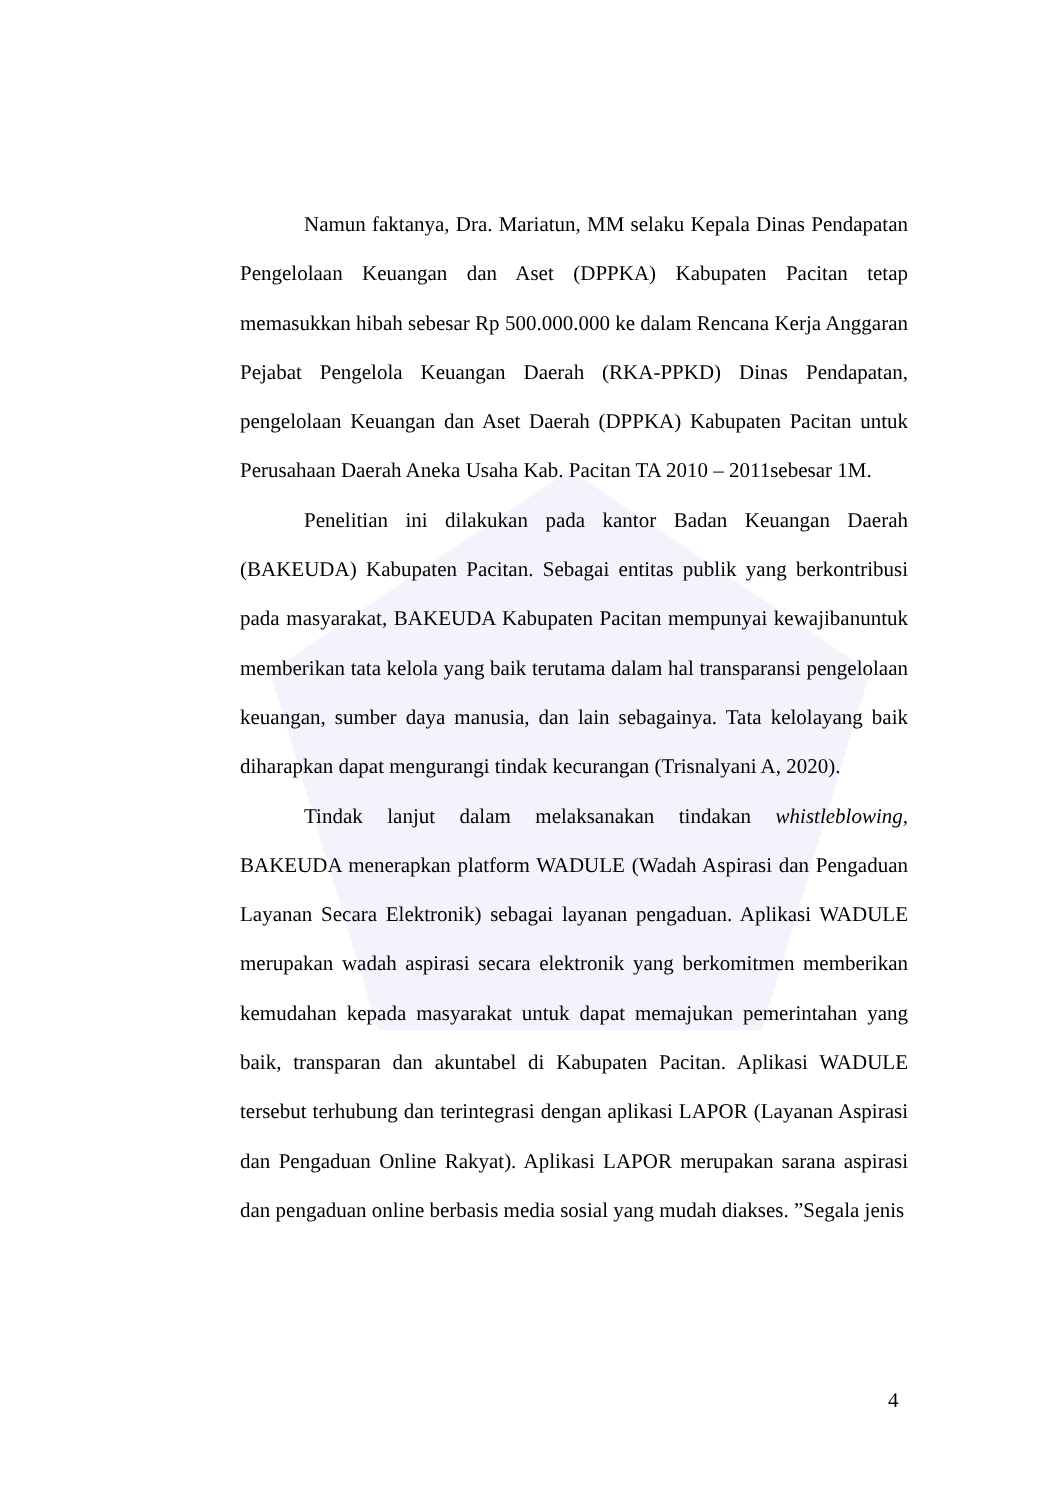Namun faktanya, Dra. Mariatun, MM selaku Kepala Dinas Pendapatan Pengelolaan Keuangan dan Aset (DPPKA) Kabupaten Pacitan tetap memasukkan hibah sebesar Rp 500.000.000 ke dalam Rencana Kerja Anggaran Pejabat Pengelola Keuangan Daerah (RKA-PPKD) Dinas Pendapatan, pengelolaan Keuangan dan Aset Daerah (DPPKA) Kabupaten Pacitan untuk Perusahaan Daerah Aneka Usaha Kab. Pacitan TA 2010 – 2011sebesar 1M.
Penelitian ini dilakukan pada kantor Badan Keuangan Daerah (BAKEUDA) Kabupaten Pacitan. Sebagai entitas publik yang berkontribusi pada masyarakat, BAKEUDA Kabupaten Pacitan mempunyai kewajibanuntuk memberikan tata kelola yang baik terutama dalam hal transparansi pengelolaan keuangan, sumber daya manusia, dan lain sebagainya. Tata kelolayang baik diharapkan dapat mengurangi tindak kecurangan (Trisnalyani A, 2020).
Tindak lanjut dalam melaksanakan tindakan whistleblowing, BAKEUDA menerapkan platform WADULE (Wadah Aspirasi dan Pengaduan Layanan Secara Elektronik) sebagai layanan pengaduan. Aplikasi WADULE merupakan wadah aspirasi secara elektronik yang berkomitmen memberikan kemudahan kepada masyarakat untuk dapat memajukan pemerintahan yang baik, transparan dan akuntabel di Kabupaten Pacitan. Aplikasi WADULE tersebut terhubung dan terintegrasi dengan aplikasi LAPOR (Layanan Aspirasi dan Pengaduan Online Rakyat). Aplikasi LAPOR merupakan sarana aspirasi dan pengaduan online berbasis media sosial yang mudah diakses. ”Segala jenis
4